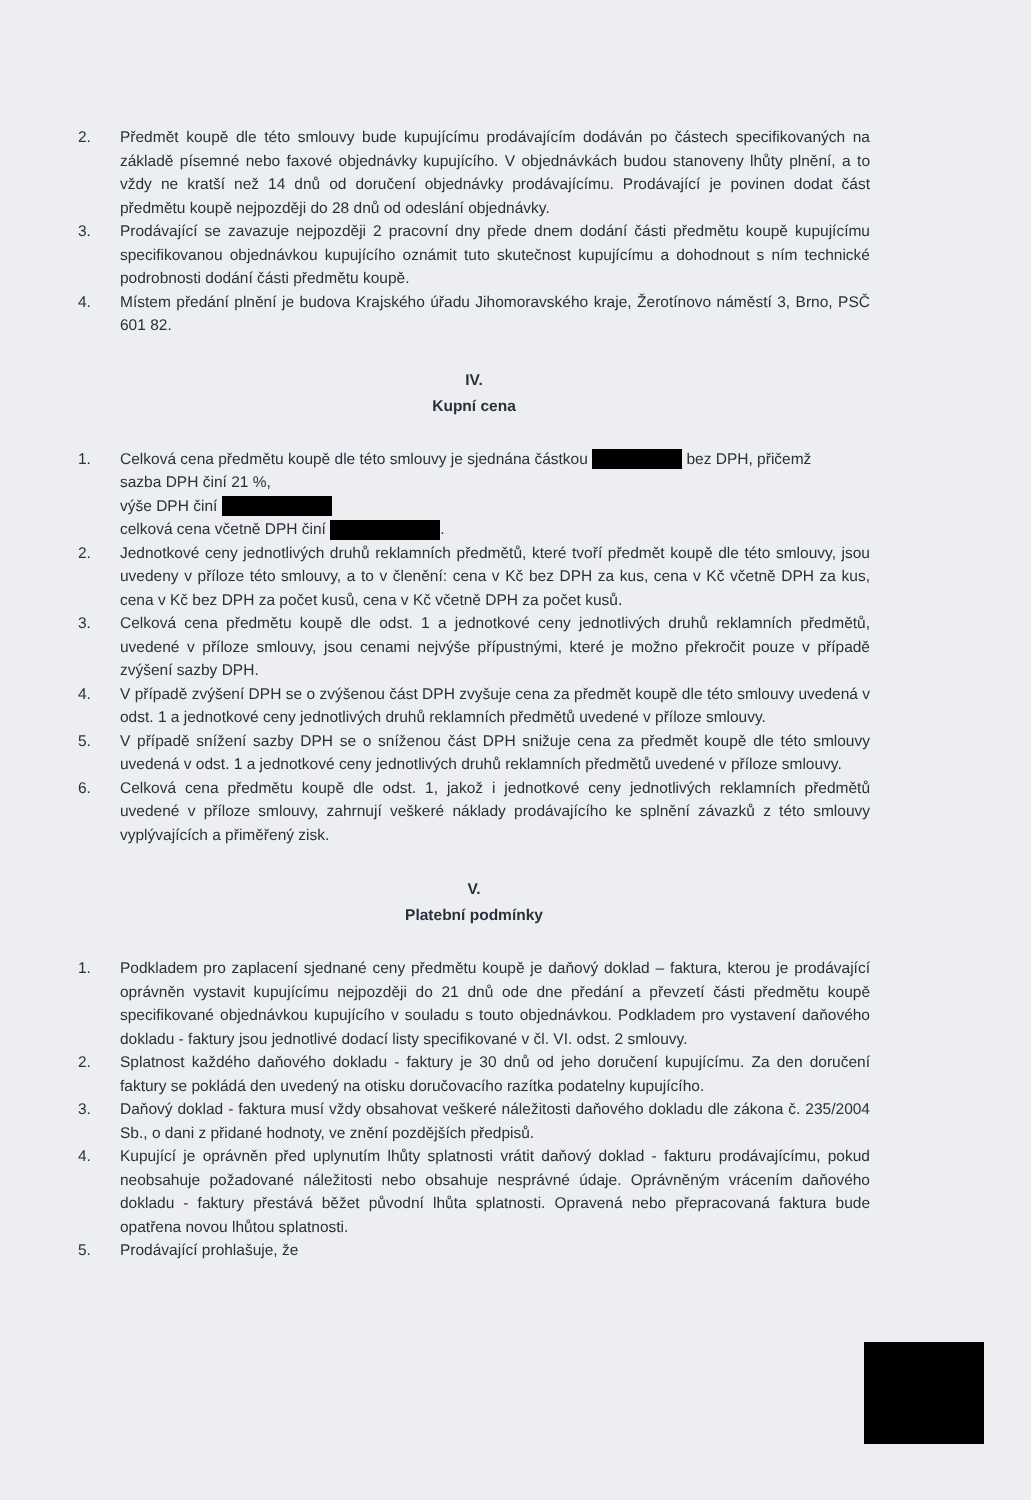2. Předmět koupě dle této smlouvy bude kupujícímu prodávajícím dodáván po částech specifikovaných na základě písemné nebo faxové objednávky kupujícího. V objednávkách budou stanoveny lhůty plnění, a to vždy ne kratší než 14 dnů od doručení objednávky prodávajícímu. Prodávající je povinen dodat část předmětu koupě nejpozději do 28 dnů od odeslání objednávky.
3. Prodávající se zavazuje nejpozději 2 pracovní dny přede dnem dodání části předmětu koupě kupujícímu specifikovanou objednávkou kupujícího oznámit tuto skutečnost kupujícímu a dohodnout s ním technické podrobnosti dodání části předmětu koupě.
4. Místem předání plnění je budova Krajského úřadu Jihomoravského kraje, Žerotínovo náměstí 3, Brno, PSČ 601 82.
IV.
Kupní cena
1. Celková cena předmětu koupě dle této smlouvy je sjednána částkou bez DPH, přičemž
sazba DPH činí 21 %,
výše DPH činí
celková cena včetně DPH činí .
2. Jednotkové ceny jednotlivých druhů reklamních předmětů, které tvoří předmět koupě dle této smlouvy, jsou uvedeny v příloze této smlouvy, a to v členění: cena v Kč bez DPH za kus, cena v Kč včetně DPH za kus, cena v Kč bez DPH za počet kusů, cena v Kč včetně DPH za počet kusů.
3. Celková cena předmětu koupě dle odst. 1 a jednotkové ceny jednotlivých druhů reklamních předmětů, uvedené v příloze smlouvy, jsou cenami nejvýše přípustnými, které je možno překročit pouze v případě zvýšení sazby DPH.
4. V případě zvýšení DPH se o zvýšenou část DPH zvyšuje cena za předmět koupě dle této smlouvy uvedená v odst. 1 a jednotkové ceny jednotlivých druhů reklamních předmětů uvedené v příloze smlouvy.
5. V případě snížení sazby DPH se o sníženou část DPH snižuje cena za předmět koupě dle této smlouvy uvedená v odst. 1 a jednotkové ceny jednotlivých druhů reklamních předmětů uvedené v příloze smlouvy.
6. Celková cena předmětu koupě dle odst. 1, jakož i jednotkové ceny jednotlivých reklamních předmětů uvedené v příloze smlouvy, zahrnují veškeré náklady prodávajícího ke splnění závazků z této smlouvy vyplývajících a přiměřený zisk.
V.
Platební podmínky
1. Podkladem pro zaplacení sjednané ceny předmětu koupě je daňový doklad – faktura, kterou je prodávající oprávněn vystavit kupujícímu nejpozději do 21 dnů ode dne předání a převzetí části předmětu koupě specifikované objednávkou kupujícího v souladu s touto objednávkou. Podkladem pro vystavení daňového dokladu - faktury jsou jednotlivé dodací listy specifikované v čl. VI. odst. 2 smlouvy.
2. Splatnost každého daňového dokladu - faktury je 30 dnů od jeho doručení kupujícímu. Za den doručení faktury se pokládá den uvedený na otisku doručovacího razítka podatelny kupujícího.
3. Daňový doklad - faktura musí vždy obsahovat veškeré náležitosti daňového dokladu dle zákona č. 235/2004 Sb., o dani z přidané hodnoty, ve znění pozdějších předpisů.
4. Kupující je oprávněn před uplynutím lhůty splatnosti vrátit daňový doklad - fakturu prodávajícímu, pokud neobsahuje požadované náležitosti nebo obsahuje nesprávné údaje. Oprávněným vrácením daňového dokladu - faktury přestává běžet původní lhůta splatnosti. Opravená nebo přepracovaná faktura bude opatřena novou lhůtou splatnosti.
5. Prodávající prohlašuje, že